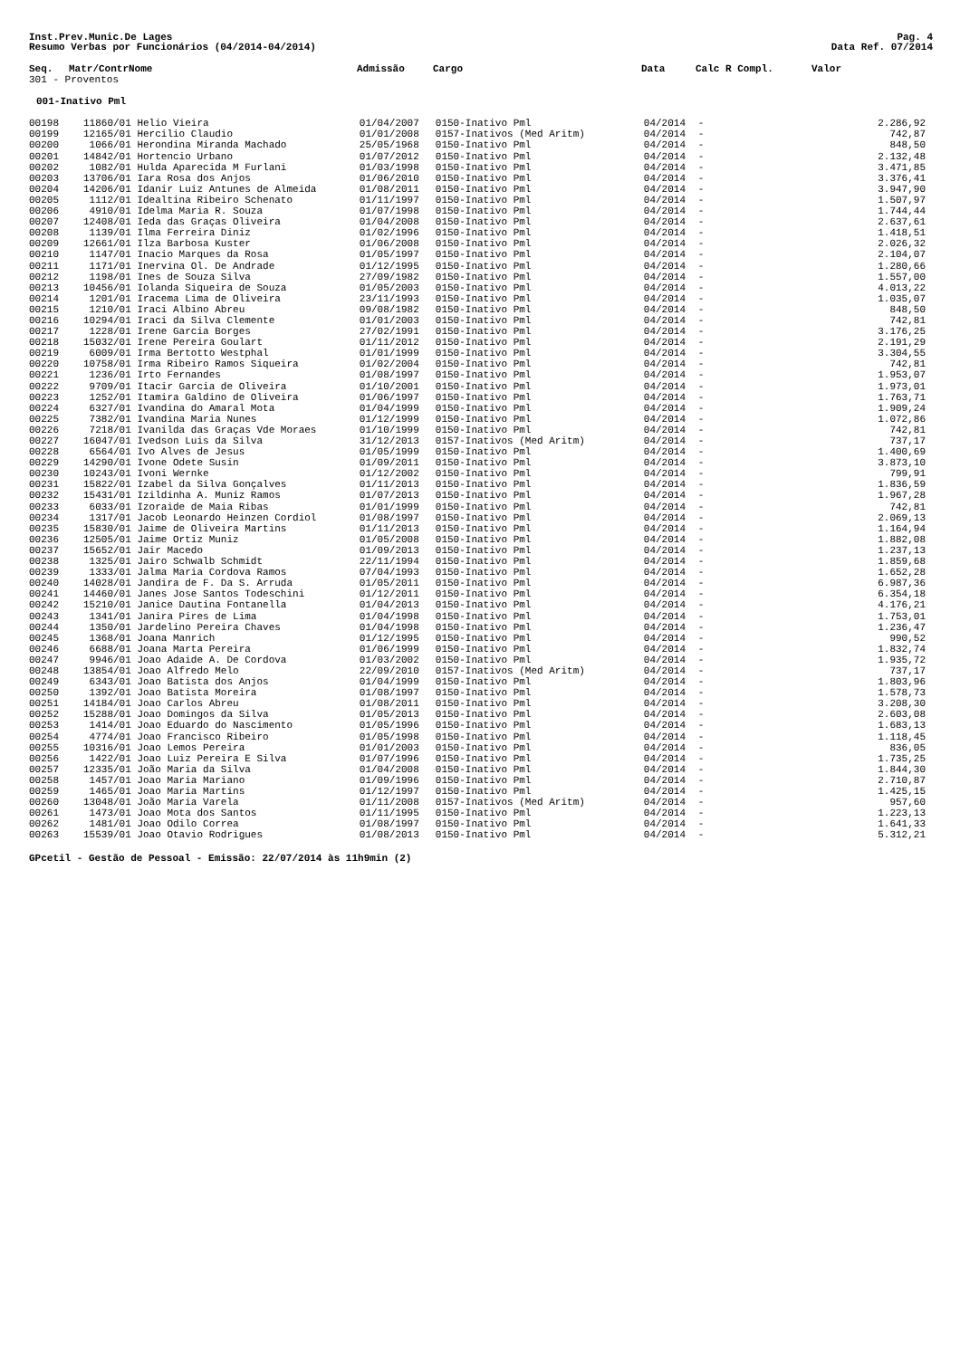Inst.Prev.Munic.De Lages Pag. 4
Resumo Verbas por Funcionários (04/2014-04/2014) Data Ref. 07/2014
| Seq. | Matr/Contr | Nome | Admissão | Cargo | Data | Calc R Compl. | Valor |
| --- | --- | --- | --- | --- | --- | --- | --- |
| 301 - Proventos | | | | | | | |
| 001-Inativo Pml | | | | | | | |
| 00198 | 11860/01 | Helio Vieira | 01/04/2007 | 0150-Inativo Pml | 04/2014 | - | 2.286,92 |
| 00199 | 12165/01 | Hercilio Claudio | 01/01/2008 | 0157-Inativos (Med Aritm) | 04/2014 | - | 742,87 |
| 00200 | 1066/01 | Herondina Miranda Machado | 25/05/1968 | 0150-Inativo Pml | 04/2014 | - | 848,50 |
| 00201 | 14842/01 | Hortencio Urbano | 01/07/2012 | 0150-Inativo Pml | 04/2014 | - | 2.132,48 |
| 00202 | 1082/01 | Hulda Aparecida M Furlani | 01/03/1998 | 0150-Inativo Pml | 04/2014 | - | 3.471,85 |
| 00203 | 13706/01 | Iara Rosa dos Anjos | 01/06/2010 | 0150-Inativo Pml | 04/2014 | - | 3.376,41 |
| 00204 | 14206/01 | Idanir Luiz Antunes de Almeida | 01/08/2011 | 0150-Inativo Pml | 04/2014 | - | 3.947,90 |
| 00205 | 1112/01 | Idealtina Ribeiro Schenato | 01/11/1997 | 0150-Inativo Pml | 04/2014 | - | 1.507,97 |
| 00206 | 4910/01 | Idelma Maria R. Souza | 01/07/1998 | 0150-Inativo Pml | 04/2014 | - | 1.744,44 |
| 00207 | 12408/01 | Ieda das Graças Oliveira | 01/04/2008 | 0150-Inativo Pml | 04/2014 | - | 2.637,61 |
| 00208 | 1139/01 | Ilma Ferreira Diniz | 01/02/1996 | 0150-Inativo Pml | 04/2014 | - | 1.418,51 |
| 00209 | 12661/01 | Ilza Barbosa Kuster | 01/06/2008 | 0150-Inativo Pml | 04/2014 | - | 2.026,32 |
| 00210 | 1147/01 | Inacio Marques da Rosa | 01/05/1997 | 0150-Inativo Pml | 04/2014 | - | 2.104,07 |
| 00211 | 1171/01 | Inervina Ol. De Andrade | 01/12/1995 | 0150-Inativo Pml | 04/2014 | - | 1.280,66 |
| 00212 | 1198/01 | Ines de Souza Silva | 27/09/1982 | 0150-Inativo Pml | 04/2014 | - | 1.557,00 |
| 00213 | 10456/01 | Iolanda Siqueira de Souza | 01/05/2003 | 0150-Inativo Pml | 04/2014 | - | 4.013,22 |
| 00214 | 1201/01 | Iracema Lima de Oliveira | 23/11/1993 | 0150-Inativo Pml | 04/2014 | - | 1.035,07 |
| 00215 | 1210/01 | Iraci Albino Abreu | 09/08/1982 | 0150-Inativo Pml | 04/2014 | - | 848,50 |
| 00216 | 10294/01 | Iraci da Silva Clemente | 01/01/2003 | 0150-Inativo Pml | 04/2014 | - | 742,81 |
| 00217 | 1228/01 | Irene Garcia Borges | 27/02/1991 | 0150-Inativo Pml | 04/2014 | - | 3.176,25 |
| 00218 | 15032/01 | Irene Pereira Goulart | 01/11/2012 | 0150-Inativo Pml | 04/2014 | - | 2.191,29 |
| 00219 | 6009/01 | Irma Bertotto Westphal | 01/01/1999 | 0150-Inativo Pml | 04/2014 | - | 3.304,55 |
| 00220 | 10758/01 | Irma Ribeiro Ramos Siqueira | 01/02/2004 | 0150-Inativo Pml | 04/2014 | - | 742,81 |
| 00221 | 1236/01 | Irto Fernandes | 01/08/1997 | 0150-Inativo Pml | 04/2014 | - | 1.953,07 |
| 00222 | 9709/01 | Itacir Garcia de Oliveira | 01/10/2001 | 0150-Inativo Pml | 04/2014 | - | 1.973,01 |
| 00223 | 1252/01 | Itamira Galdino de Oliveira | 01/06/1997 | 0150-Inativo Pml | 04/2014 | - | 1.763,71 |
| 00224 | 6327/01 | Ivandina do Amaral Mota | 01/04/1999 | 0150-Inativo Pml | 04/2014 | - | 1.909,24 |
| 00225 | 7382/01 | Ivandina Maria Nunes | 01/12/1999 | 0150-Inativo Pml | 04/2014 | - | 1.072,86 |
| 00226 | 7218/01 | Ivanilda das Graças Vde Moraes | 01/10/1999 | 0150-Inativo Pml | 04/2014 | - | 742,81 |
| 00227 | 16047/01 | Ivedson Luis da Silva | 31/12/2013 | 0157-Inativos (Med Aritm) | 04/2014 | - | 737,17 |
| 00228 | 6564/01 | Ivo Alves de Jesus | 01/05/1999 | 0150-Inativo Pml | 04/2014 | - | 1.400,69 |
| 00229 | 14290/01 | Ivone Odete Susin | 01/09/2011 | 0150-Inativo Pml | 04/2014 | - | 3.873,10 |
| 00230 | 10243/01 | Ivoni Wernke | 01/12/2002 | 0150-Inativo Pml | 04/2014 | - | 799,91 |
| 00231 | 15822/01 | Izabel da Silva Gonçalves | 01/11/2013 | 0150-Inativo Pml | 04/2014 | - | 1.836,59 |
| 00232 | 15431/01 | Izildinha A. Muniz Ramos | 01/07/2013 | 0150-Inativo Pml | 04/2014 | - | 1.967,28 |
| 00233 | 6033/01 | Izoraide de Maia Ribas | 01/01/1999 | 0150-Inativo Pml | 04/2014 | - | 742,81 |
| 00234 | 1317/01 | Jacob Leonardo Heinzen Cordiol | 01/08/1997 | 0150-Inativo Pml | 04/2014 | - | 2.069,13 |
| 00235 | 15830/01 | Jaime de Oliveira Martins | 01/11/2013 | 0150-Inativo Pml | 04/2014 | - | 1.164,94 |
| 00236 | 12505/01 | Jaime Ortiz Muniz | 01/05/2008 | 0150-Inativo Pml | 04/2014 | - | 1.882,08 |
| 00237 | 15652/01 | Jair Macedo | 01/09/2013 | 0150-Inativo Pml | 04/2014 | - | 1.237,13 |
| 00238 | 1325/01 | Jairo Schwalb Schmidt | 22/11/1994 | 0150-Inativo Pml | 04/2014 | - | 1.859,68 |
| 00239 | 1333/01 | Jalma Maria Cordova Ramos | 07/04/1993 | 0150-Inativo Pml | 04/2014 | - | 1.652,28 |
| 00240 | 14028/01 | Jandira de F. Da S. Arruda | 01/05/2011 | 0150-Inativo Pml | 04/2014 | - | 6.987,36 |
| 00241 | 14460/01 | Janes Jose Santos Todeschini | 01/12/2011 | 0150-Inativo Pml | 04/2014 | - | 6.354,18 |
| 00242 | 15210/01 | Janice Dautina Fontanella | 01/04/2013 | 0150-Inativo Pml | 04/2014 | - | 4.176,21 |
| 00243 | 1341/01 | Janira Pires de Lima | 01/04/1998 | 0150-Inativo Pml | 04/2014 | - | 1.753,01 |
| 00244 | 1350/01 | Jardelino Pereira Chaves | 01/04/1998 | 0150-Inativo Pml | 04/2014 | - | 1.236,47 |
| 00245 | 1368/01 | Joana Manrich | 01/12/1995 | 0150-Inativo Pml | 04/2014 | - | 990,52 |
| 00246 | 6688/01 | Joana Marta Pereira | 01/06/1999 | 0150-Inativo Pml | 04/2014 | - | 1.832,74 |
| 00247 | 9946/01 | Joao Adaide A. De Cordova | 01/03/2002 | 0150-Inativo Pml | 04/2014 | - | 1.935,72 |
| 00248 | 13854/01 | Joao Alfredo Melo | 22/09/2010 | 0157-Inativos (Med Aritm) | 04/2014 | - | 737,17 |
| 00249 | 6343/01 | Joao Batista dos Anjos | 01/04/1999 | 0150-Inativo Pml | 04/2014 | - | 1.803,96 |
| 00250 | 1392/01 | Joao Batista Moreira | 01/08/1997 | 0150-Inativo Pml | 04/2014 | - | 1.578,73 |
| 00251 | 14184/01 | Joao Carlos Abreu | 01/08/2011 | 0150-Inativo Pml | 04/2014 | - | 3.208,30 |
| 00252 | 15288/01 | Joao Domingos da Silva | 01/05/2013 | 0150-Inativo Pml | 04/2014 | - | 2.603,08 |
| 00253 | 1414/01 | Joao Eduardo do Nascimento | 01/05/1996 | 0150-Inativo Pml | 04/2014 | - | 1.683,13 |
| 00254 | 4774/01 | Joao Francisco Ribeiro | 01/05/1998 | 0150-Inativo Pml | 04/2014 | - | 1.118,45 |
| 00255 | 10316/01 | Joao Lemos Pereira | 01/01/2003 | 0150-Inativo Pml | 04/2014 | - | 836,05 |
| 00256 | 1422/01 | Joao Luiz Pereira E Silva | 01/07/1996 | 0150-Inativo Pml | 04/2014 | - | 1.735,25 |
| 00257 | 12335/01 | João Maria da Silva | 01/04/2008 | 0150-Inativo Pml | 04/2014 | - | 1.844,30 |
| 00258 | 1457/01 | Joao Maria Mariano | 01/09/1996 | 0150-Inativo Pml | 04/2014 | - | 2.710,87 |
| 00259 | 1465/01 | Joao Maria Martins | 01/12/1997 | 0150-Inativo Pml | 04/2014 | - | 1.425,15 |
| 00260 | 13048/01 | João Maria Varela | 01/11/2008 | 0157-Inativos (Med Aritm) | 04/2014 | - | 957,60 |
| 00261 | 1473/01 | Joao Mota dos Santos | 01/11/1995 | 0150-Inativo Pml | 04/2014 | - | 1.223,13 |
| 00262 | 1481/01 | Joao Odilo Correa | 01/08/1997 | 0150-Inativo Pml | 04/2014 | - | 1.641,33 |
| 00263 | 15539/01 | Joao Otavio Rodrigues | 01/08/2013 | 0150-Inativo Pml | 04/2014 | - | 5.312,21 |
GPcetil - Gestão de Pessoal - Emissão: 22/07/2014 às 11h9min (2)